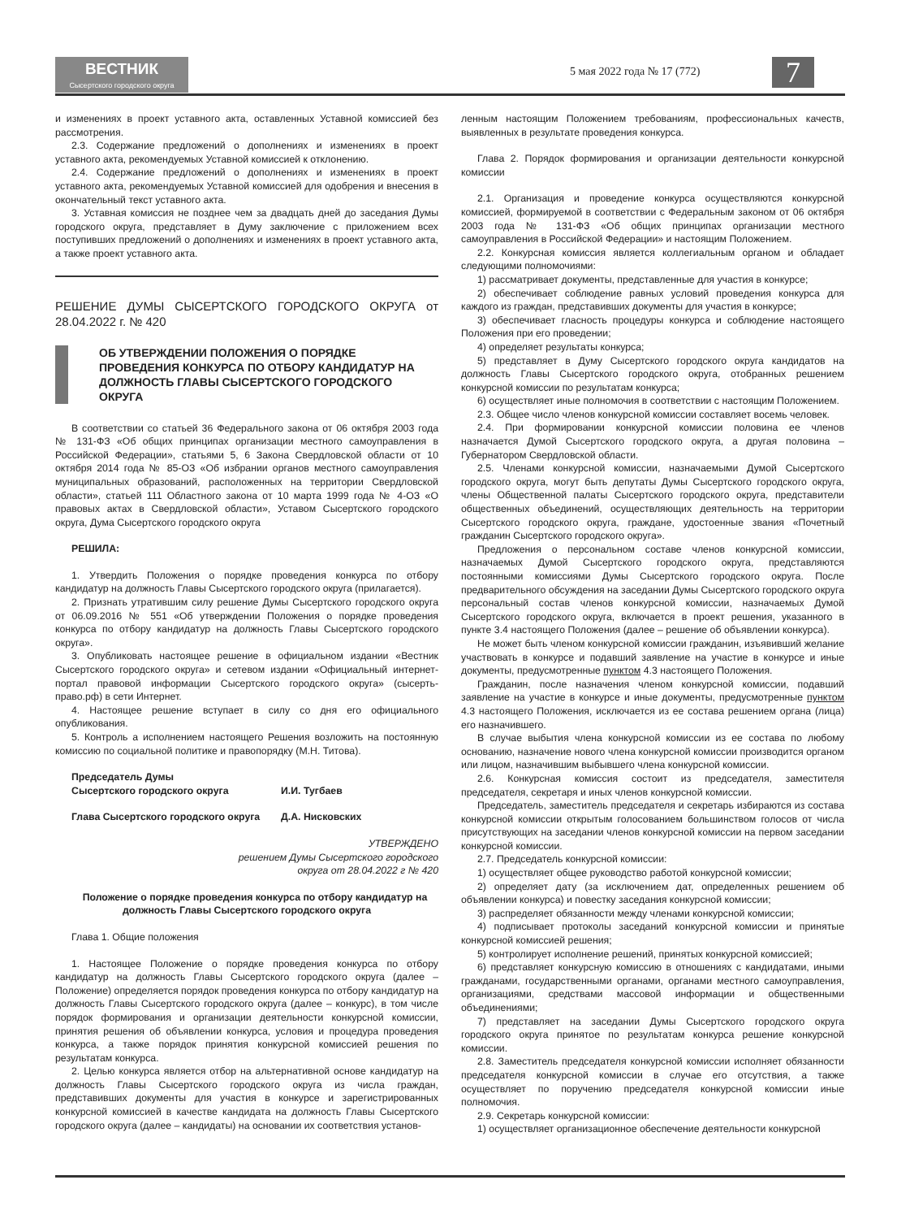ВЕСТНИК
Сысертского городского округа
5 мая 2022 года № 17 (772) 7
и изменениях в проект уставного акта, оставленных Уставной комиссией без рассмотрения.
2.3. Содержание предложений о дополнениях и изменениях в проект уставного акта, рекомендуемых Уставной комиссией к отклонению.
2.4. Содержание предложений о дополнениях и изменениях в проект уставного акта, рекомендуемых Уставной комиссией для одобрения и внесения в окончательный текст уставного акта.
3. Уставная комиссия не позднее чем за двадцать дней до заседания Думы городского округа, представляет в Думу заключение с приложением всех поступивших предложений о дополнениях и изменениях в проект уставного акта, а также проект уставного акта.
РЕШЕНИЕ ДУМЫ СЫСЕРТСКОГО ГОРОДСКОГО ОКРУГА от 28.04.2022 г. № 420
ОБ УТВЕРЖДЕНИИ ПОЛОЖЕНИЯ О ПОРЯДКЕ ПРОВЕДЕНИЯ КОНКУРСА ПО ОТБОРУ КАНДИДАТУР НА ДОЛЖНОСТЬ ГЛАВЫ СЫСЕРТСКОГО ГОРОДСКОГО ОКРУГА
В соответствии со статьей 36 Федерального закона от 06 октября 2003 года № 131-ФЗ «Об общих принципах организации местного самоуправления в Российской Федерации», статьями 5, 6 Закона Свердловской области от 10 октября 2014 года № 85-ОЗ «Об избрании органов местного самоуправления муниципальных образований, расположенных на территории Свердловской области», статьей 111 Областного закона от 10 марта 1999 года № 4-ОЗ «О правовых актах в Свердловской области», Уставом Сысертского городского округа, Дума Сысертского городского округа
РЕШИЛА:
1. Утвердить Положения о порядке проведения конкурса по отбору кандидатур на должность Главы Сысертского городского округа (прилагается).
2. Признать утратившим силу решение Думы Сысертского городского округа от 06.09.2016 № 551 «Об утверждении Положения о порядке проведения конкурса по отбору кандидатур на должность Главы Сысертского городского округа».
3. Опубликовать настоящее решение в официальном издании «Вестник Сысертского городского округа» и сетевом издании «Официальный интернет-портал правовой информации Сысертского городского округа» (сысерть-право.рф) в сети Интернет.
4. Настоящее решение вступает в силу со дня его официального опубликования.
5. Контроль а исполнением настоящего Решения возложить на постоянную комиссию по социальной политике и правопорядку (М.Н. Титова).
Председатель Думы
Сысертского городского округа
И.И. Тугбаев
Глава Сысертского городского округа
Д.А. Нисковских
УТВЕРЖДЕНО
решением Думы Сысертского городского
округа от 28.04.2022 г № 420
Положение о порядке проведения конкурса по отбору кандидатур на должность Главы Сысертского городского округа
Глава 1. Общие положения
1. Настоящее Положение о порядке проведения конкурса по отбору кандидатур на должность Главы Сысертского городского округа (далее – Положение) определяется порядок проведения конкурса по отбору кандидатур на должность Главы Сысертского городского округа (далее – конкурс), в том числе порядок формирования и организации деятельности конкурсной комиссии, принятия решения об объявлении конкурса, условия и процедура проведения конкурса, а также порядок принятия конкурсной комиссией решения по результатам конкурса.
2. Целью конкурса является отбор на альтернативной основе кандидатур на должность Главы Сысертского городского округа из числа граждан, представивших документы для участия в конкурсе и зарегистрированных конкурсной комиссией в качестве кандидата на должность Главы Сысертского городского округа (далее – кандидаты) на основании их соответствия установ-
ленным настоящим Положением требованиям, профессиональных качеств, выявленных в результате проведения конкурса.
Глава 2. Порядок формирования и организации деятельности конкурсной комиссии
2.1. Организация и проведение конкурса осуществляются конкурсной комиссией, формируемой в соответствии с Федеральным законом от 06 октября 2003 года № 131-ФЗ «Об общих принципах организации местного самоуправления в Российской Федерации» и настоящим Положением.
2.2. Конкурсная комиссия является коллегиальным органом и обладает следующими полномочиями:
1) рассматривает документы, представленные для участия в конкурсе;
2) обеспечивает соблюдение равных условий проведения конкурса для каждого из граждан, представивших документы для участия в конкурсе;
3) обеспечивает гласность процедуры конкурса и соблюдение настоящего Положения при его проведении;
4) определяет результаты конкурса;
5) представляет в Думу Сысертского городского округа кандидатов на должность Главы Сысертского городского округа, отобранных решением конкурсной комиссии по результатам конкурса;
6) осуществляет иные полномочия в соответствии с настоящим Положением.
2.3. Общее число членов конкурсной комиссии составляет восемь человек.
2.4. При формировании конкурсной комиссии половина ее членов назначается Думой Сысертского городского округа, а другая половина – Губернатором Свердловской области.
2.5. Членами конкурсной комиссии, назначаемыми Думой Сысертского городского округа, могут быть депутаты Думы Сысертского городского округа, члены Общественной палаты Сысертского городского округа, представители общественных объединений, осуществляющих деятельность на территории Сысертского городского округа, граждане, удостоенные звания «Почетный гражданин Сысертского городского округа».
Предложения о персональном составе членов конкурсной комиссии, назначаемых Думой Сысертского городского округа, представляются постоянными комиссиями Думы Сысертского городского округа. После предварительного обсуждения на заседании Думы Сысертского городского округа персональный состав членов конкурсной комиссии, назначаемых Думой Сысертского городского округа, включается в проект решения, указанного в пункте 3.4 настоящего Положения (далее – решение об объявлении конкурса).
Не может быть членом конкурсной комиссии гражданин, изъявивший желание участвовать в конкурсе и подавший заявление на участие в конкурсе и иные документы, предусмотренные пунктом 4.3 настоящего Положения.
Гражданин, после назначения членом конкурсной комиссии, подавший заявление на участие в конкурсе и иные документы, предусмотренные пунктом 4.3 настоящего Положения, исключается из ее состава решением органа (лица) его назначившего.
В случае выбытия члена конкурсной комиссии из ее состава по любому основанию, назначение нового члена конкурсной комиссии производится органом или лицом, назначившим выбывшего члена конкурсной комиссии.
2.6. Конкурсная комиссия состоит из председателя, заместителя председателя, секретаря и иных членов конкурсной комиссии.
Председатель, заместитель председателя и секретарь избираются из состава конкурсной комиссии открытым голосованием большинством голосов от числа присутствующих на заседании членов конкурсной комиссии на первом заседании конкурсной комиссии.
2.7. Председатель конкурсной комиссии:
1) осуществляет общее руководство работой конкурсной комиссии;
2) определяет дату (за исключением дат, определенных решением об объявлении конкурса) и повестку заседания конкурсной комиссии;
3) распределяет обязанности между членами конкурсной комиссии;
4) подписывает протоколы заседаний конкурсной комиссии и принятые конкурсной комиссией решения;
5) контролирует исполнение решений, принятых конкурсной комиссией;
6) представляет конкурсную комиссию в отношениях с кандидатами, иными гражданами, государственными органами, органами местного самоуправления, организациями, средствами массовой информации и общественными объединениями;
7) представляет на заседании Думы Сысертского городского округа городского округа принятое по результатам конкурса решение конкурсной комиссии.
2.8. Заместитель председателя конкурсной комиссии исполняет обязанности председателя конкурсной комиссии в случае его отсутствия, а также осуществляет по поручению председателя конкурсной комиссии иные полномочия.
2.9. Секретарь конкурсной комиссии:
1) осуществляет организационное обеспечение деятельности конкурсной